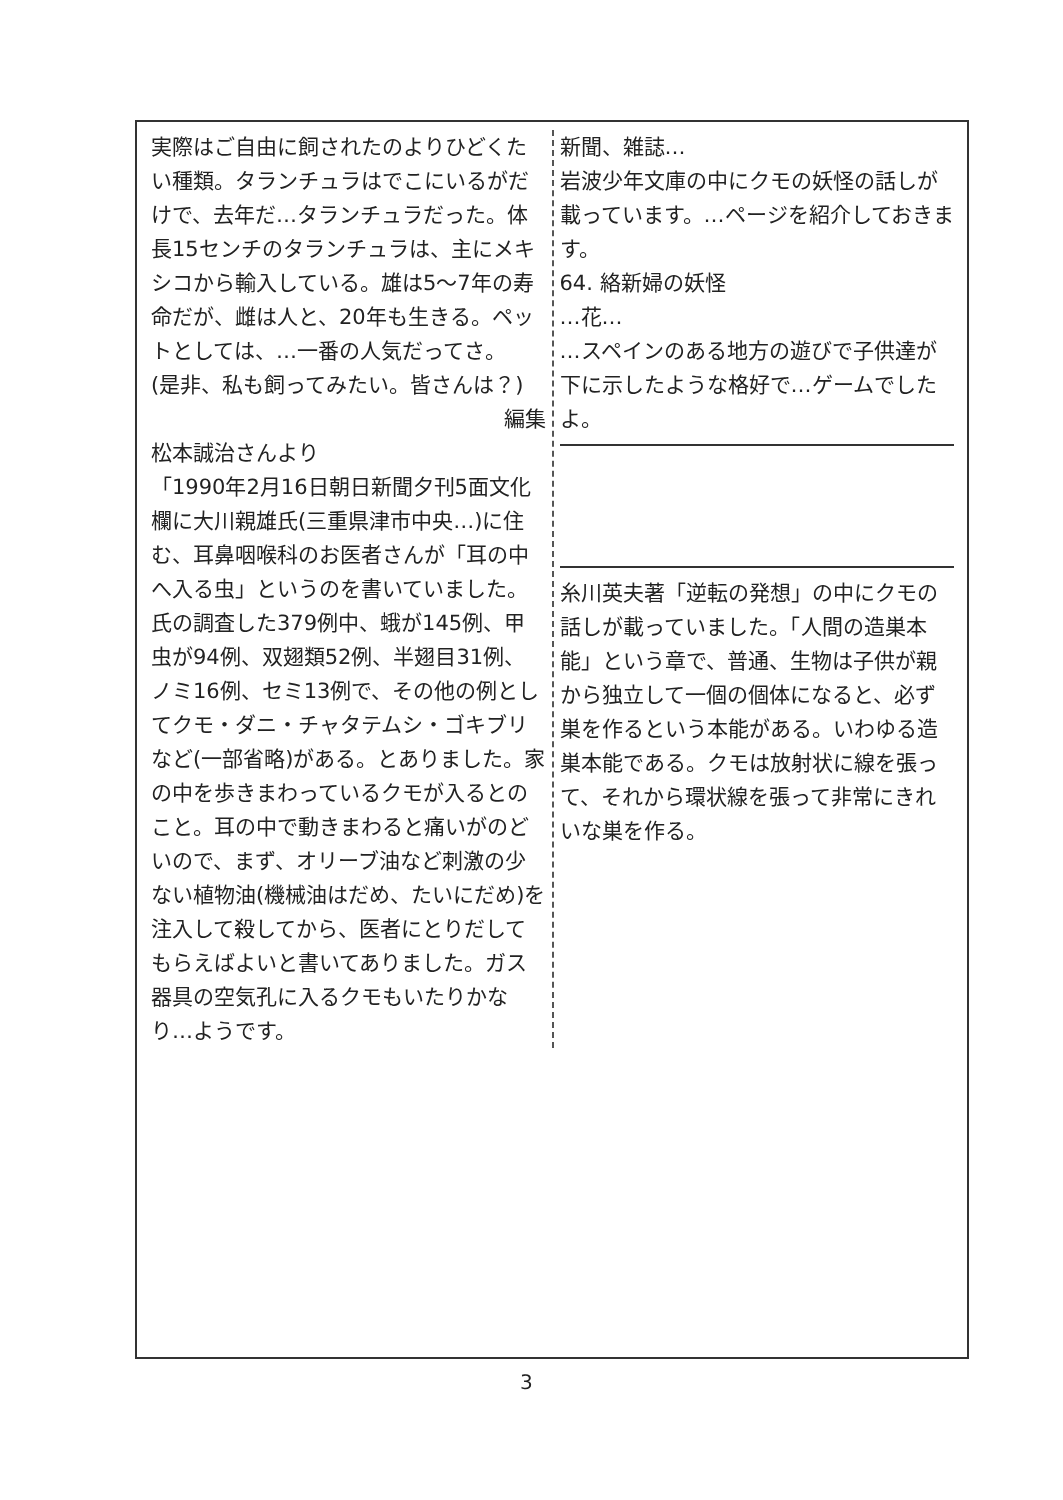実際はご自由に飼されたのよりひどくたい種類。タランチュラはでこにいるがだけで、去年だ…タランチュラだった。体長15センチのタランチュラは、主にメキシコから輸入している。雄は5〜7年の寿命だが、雌は人と、20年も生きる。ペットとしては、…一番の人気だってさ。
(是非、私も飼ってみたい。皆さんは？)
編集
松本誠治さんより
「1990年2月16日朝日新聞夕刊5面文化欄に大川親雄氏(三重県津市中央…)に住む、耳鼻咽喉科のお医者さんが「耳の中へ入る虫」というのを書いていました。氏の調査した379例中、蛾が145例、甲虫が94例、双翅類52例、半翅目31例、ノミ16例、セミ13例で、その他の例としてクモ・ダニ・チャタテムシ・ゴキブリなど(一部省略)がある。とありました。家の中を歩きまわっているクモが入るとのこと。耳の中で動きまわると痛いがのどいので、まず、オリーブ油など刺激の少ない植物油(機械油はだめ、たいにだめ)を注入して殺してから、医者にとりだしてもらえばよいと書いてありました。ガス器具の空気孔に入るクモもいたりかなり…ようです。
新聞、雑誌…
岩波少年文庫の中にクモの妖怪の話しが載っています。…ページを紹介しておきます。
64. 絡新婦の妖怪
…花…
…スペインのある地方の遊びで子供達が下に示したような格好で…ゲームでしたよ。
糸川英夫著「逆転の発想」の中にクモの話しが載っていました。「人間の造巣本能」という章で、普通、生物は子供が親から独立して一個の個体になると、必ず巣を作るという本能がある。いわゆる造巣本能である。クモは放射状に線を張って、それから環状線を張って非常にきれいな巣を作る。
3